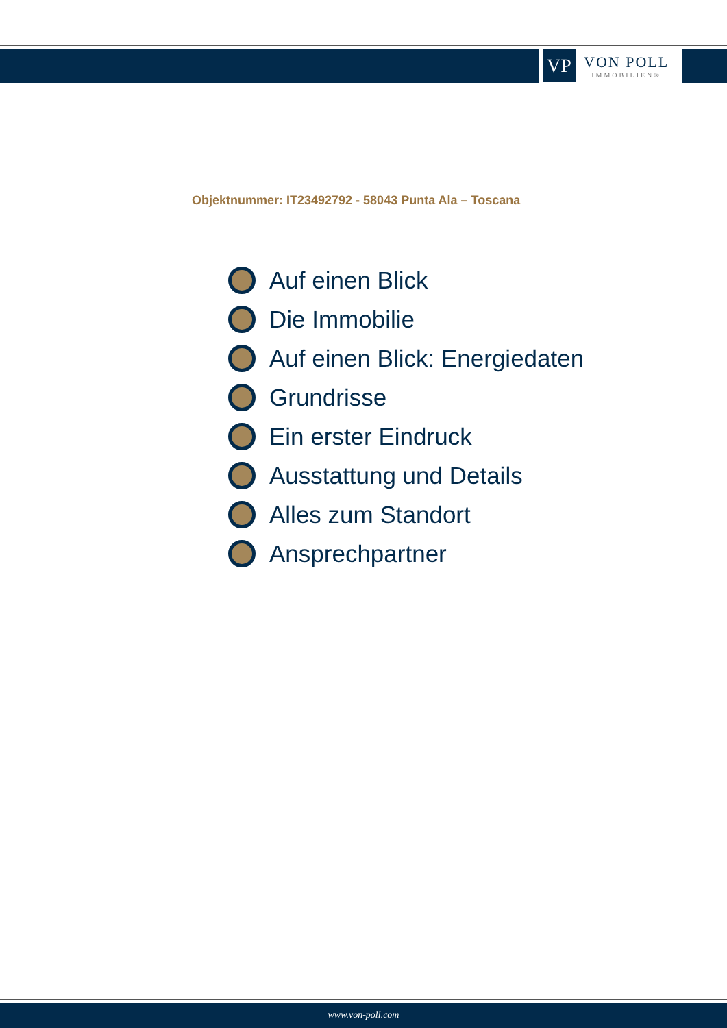VP
VON POLL
IMMOBILIEN®
Objektnummer: IT23492792 - 58043 Punta Ala – Toscana
Auf einen Blick
Die Immobilie
Auf einen Blick: Energiedaten
Grundrisse
Ein erster Eindruck
Ausstattung und Details
Alles zum Standort
Ansprechpartner
www.von-poll.com